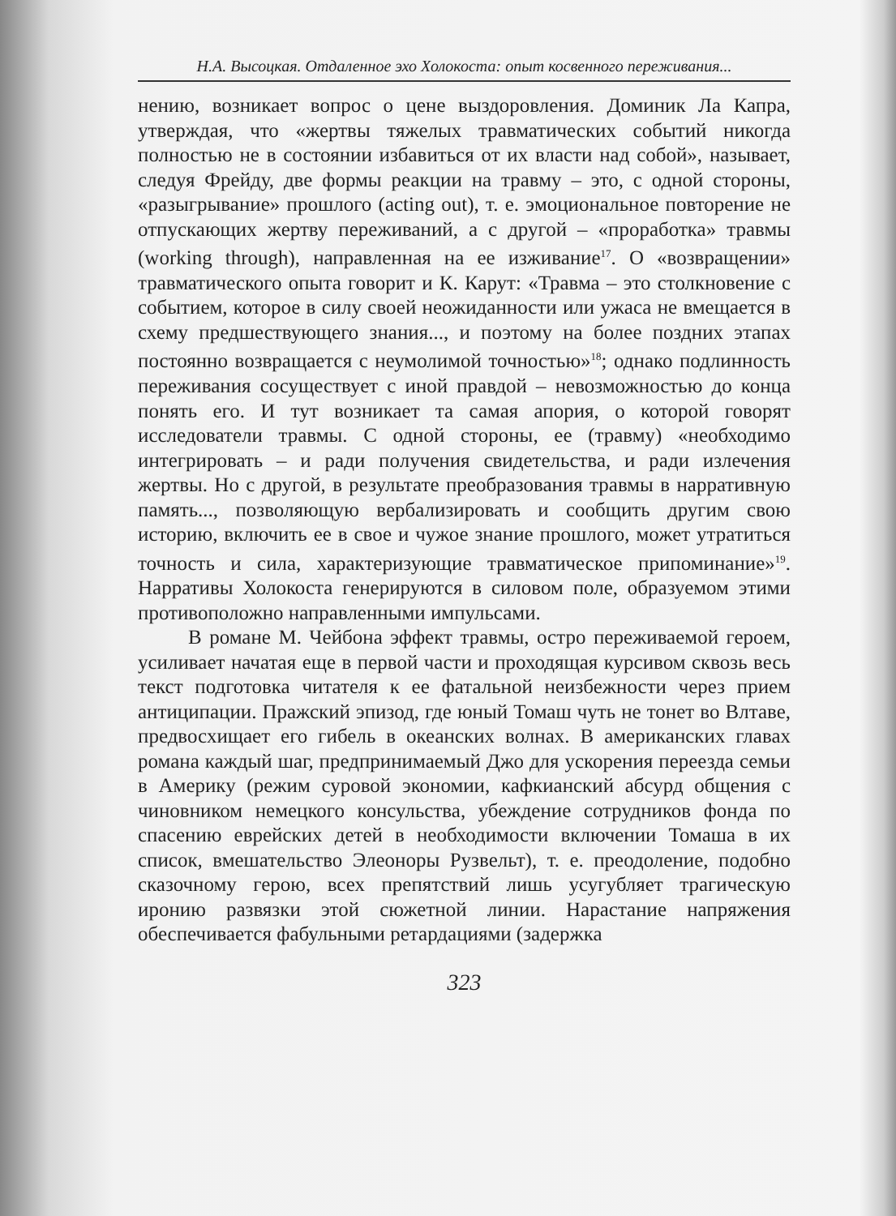Н.А. Высоцкая. Отдаленное эхо Холокоста: опыт косвенного переживания...
нению, возникает вопрос о цене выздоровления. Доминик Ла Капра, утверждая, что «жертвы тяжелых травматических событий никогда полностью не в состоянии избавиться от их власти над собой», называет, следуя Фрейду, две формы реакции на травму – это, с одной стороны, «разыгрывание» прошлого (acting out), т. е. эмоциональное повторение не отпускающих жертву переживаний, а с другой – «проработка» травмы (working through), направленная на ее изживание<sup>17</sup>. О «возвращении» травматического опыта говорит и К. Карут: «Травма – это столкновение с событием, которое в силу своей неожиданности или ужаса не вмещается в схему предшествующего знания..., и поэтому на более поздних этапах постоянно возвращается с неумолимой точностью»<sup>18</sup>; однако подлинность переживания сосуществует с иной правдой – невозможностью до конца понять его. И тут возникает та самая апория, о которой говорят исследователи травмы. С одной стороны, ее (травму) «необходимо интегрировать – и ради получения свидетельства, и ради излечения жертвы. Но с другой, в результате преобразования травмы в нарративную память..., позволяющую вербализировать и сообщить другим свою историю, включить ее в свое и чужое знание прошлого, может утратиться точность и сила, характеризующие травматическое припоминание»<sup>19</sup>. Нарративы Холокоста генерируются в силовом поле, образуемом этими противоположно направленными импульсами.
В романе М. Чейбона эффект травмы, остро переживаемой героем, усиливает начатая еще в первой части и проходящая курсивом сквозь весь текст подготовка читателя к ее фатальной неизбежности через прием антиципации. Пражский эпизод, где юный Томаш чуть не тонет во Влтаве, предвосхищает его гибель в океанских волнах. В американских главах романа каждый шаг, предпринимаемый Джо для ускорения переезда семьи в Америку (режим суровой экономии, кафкианский абсурд общения с чиновником немецкого консульства, убеждение сотрудников фонда по спасению еврейских детей в необходимости включении Томаша в их список, вмешательство Элеоноры Рузвельт), т. е. преодоление, подобно сказочному герою, всех препятствий лишь усугубляет трагическую иронию развязки этой сюжетной линии. Нарастание напряжения обеспечивается фабульными ретардациями (задержка
323